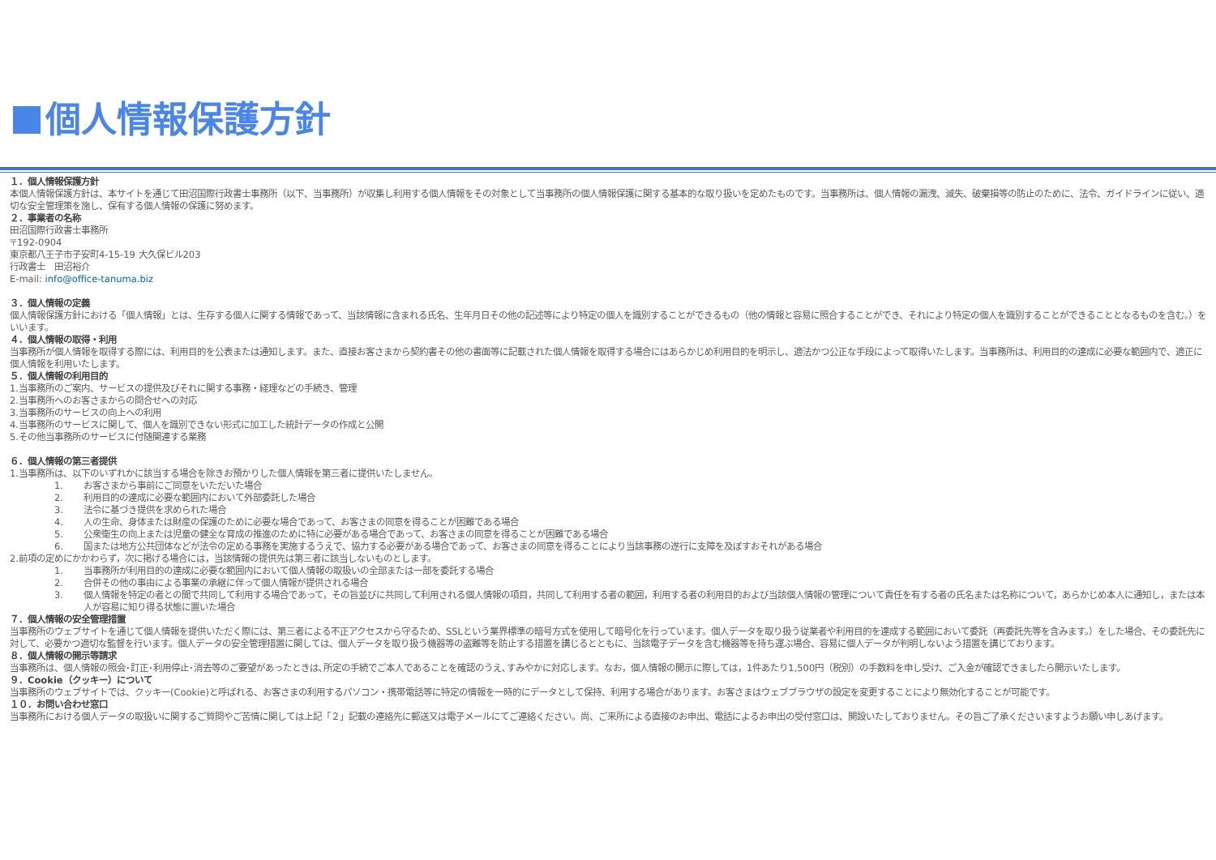個人情報保護方針
１．個人情報保護方針
本個人情報保護方針は、本サイトを通じて田沼国際行政書士事務所（以下、当事務所）が収集し利用する個人情報をその対象として当事務所の個人情報保護に関する基本的な取り扱いを定めたものです。当事務所は、個人情報の漏洩、滅失、破棄損等の防止のために、法令、ガイドラインに従い、適切な安全管理策を施し、保有する個人情報の保護に努めます。
２．事業者の名称
田沼国際行政書士事務所
〒192-0904
東京都八王子市子安町4-15-19 大久保ビル203
行政書士　田沼裕介
E-mail: info@office-tanuma.biz
３．個人情報の定義
個人情報保護方針における「個人情報」とは、生存する個人に関する情報であって、当該情報に含まれる氏名、生年月日その他の記述等により特定の個人を識別することができるもの（他の情報と容易に照合することができ、それにより特定の個人を識別することができることとなるものを含む。）をいいます。
４．個人情報の取得・利用
当事務所が個人情報を取得する際には、利用目的を公表または通知します。また、直接お客さまから契約書その他の書面等に記載された個人情報を取得する場合にはあらかじめ利用目的を明示し、適法かつ公正な手段によって取得いたします。当事務所は、利用目的の達成に必要な範囲内で、適正に個人情報を利用いたします。
５．個人情報の利用目的
1.当事務所のご案内、サービスの提供及びそれに関する事務・経理などの手続き、管理
2.当事務所へのお客さまからの問合せへの対応
3.当事務所のサービスの向上への利用
4.当事務所のサービスに関して、個人を識別できない形式に加工した統計データの作成と公開
5.その他当事務所のサービスに付随関連する業務
６．個人情報の第三者提供
1.当事務所は、以下のいずれかに該当する場合を除きお預かりした個人情報を第三者に提供いたしません。
1. お客さまから事前にご同意をいただいた場合
2. 利用目的の達成に必要な範囲内において外部委託した場合
3. 法令に基づき提供を求められた場合
4. 人の生命、身体または財産の保護のために必要な場合であって、お客さまの同意を得ることが困難である場合
5. 公衆衛生の向上または児童の健全な育成の推進のために特に必要がある場合であって、お客さまの同意を得ることが困難である場合
6. 国または地方公共団体などが法令の定める事務を実施するうえで、協力する必要がある場合であって、お客さまの同意を得ることにより当該事務の遂行に支障を及ぼすおそれがある場合
2.前項の定めにかかわらず，次に掲げる場合には，当該情報の提供先は第三者に該当しないものとします。
1. 当事務所が利用目的の達成に必要な範囲内において個人情報の取扱いの全部または一部を委託する場合
2. 合併その他の事由による事業の承継に伴って個人情報が提供される場合
3. 個人情報を特定の者との間で共同して利用する場合であって，その旨並びに共同して利用される個人情報の項目，共同して利用する者の範囲，利用する者の利用目的および当該個人情報の管理について責任を有する者の氏名または名称について，あらかじめ本人に通知し，または本人が容易に知り得る状態に置いた場合
７．個人情報の安全管理措置
当事務所のウェブサイトを通じて個人情報を提供いただく際には、第三者による不正アクセスから守るため、SSLという業界標準の暗号方式を使用して暗号化を行っています。個人データを取り扱う従業者や利用目的を達成する範囲において委託（再委託先等を含みます。）をした場合、その委託先に対して、必要かつ適切な監督を行います。個人データの安全管理措置に関しては、個人データを取り扱う機器等の盗難等を防止する措置を講じるとともに、当該電子データを含む機器等を持ち運ぶ場合、容易に個人データが判明しないよう措置を講じております。
８．個人情報の開示等請求
当事務所は、個人情報の照会･訂正･利用停止･消去等のご要望があったときは､所定の手続でご本人であることを確認のうえ､すみやかに対応します。なお，個人情報の開示に際しては，1件あたり1,500円（税別）の手数料を申し受け、ご入金が確認できましたら開示いたします。
９．Cookie（クッキー）について
当事務所のウェブサイトでは、クッキー(Cookie)と呼ばれる、お客さまの利用するパソコン・携帯電話等に特定の情報を一時的にデータとして保持、利用する場合があります。お客さまはウェブブラウザの設定を変更することにより無効化することが可能です。
１０．お問い合わせ窓口
当事務所における個人データの取扱いに関するご質問やご苦情に関しては上記「２」記載の連絡先に郵送又は電子メールにてご連絡ください。尚、ご来所による直接のお申出、電話によるお申出の受付窓口は、開設いたしておりません。その旨ご了承くださいますようお願い申しあげます。